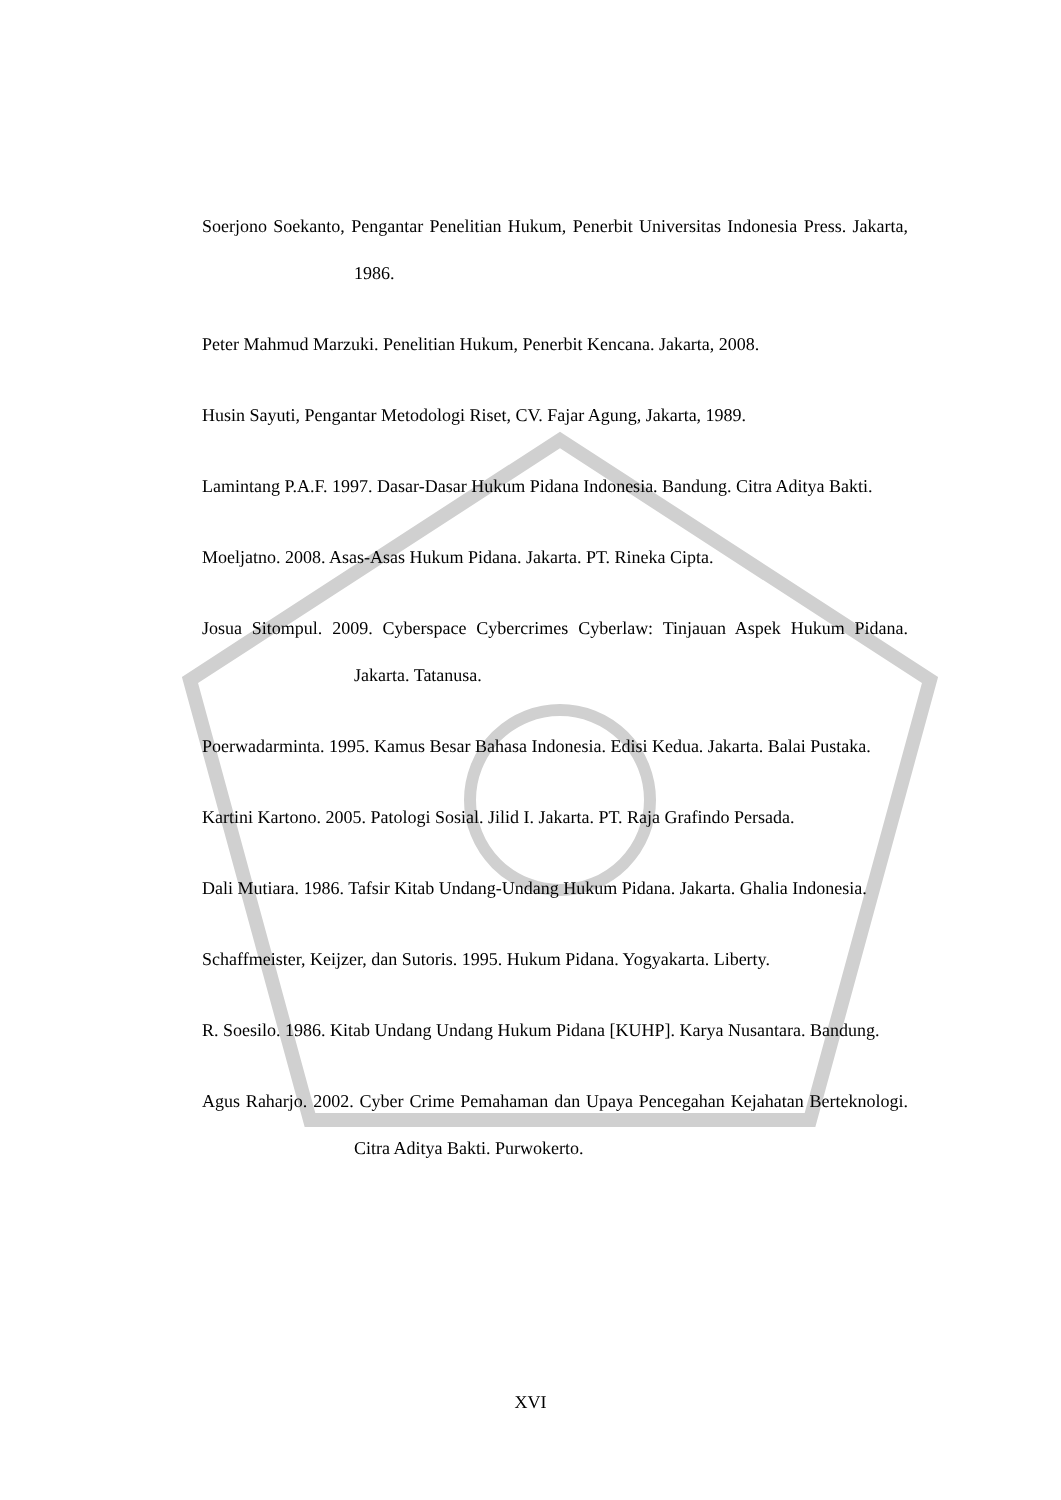Soerjono Soekanto, Pengantar Penelitian Hukum, Penerbit Universitas Indonesia Press. Jakarta, 1986.
Peter Mahmud Marzuki. Penelitian Hukum, Penerbit Kencana. Jakarta, 2008.
Husin Sayuti, Pengantar Metodologi Riset, CV. Fajar Agung, Jakarta, 1989.
Lamintang P.A.F. 1997. Dasar-Dasar Hukum Pidana Indonesia. Bandung. Citra Aditya Bakti.
Moeljatno. 2008. Asas-Asas Hukum Pidana. Jakarta. PT. Rineka Cipta.
Josua Sitompul. 2009. Cyberspace Cybercrimes Cyberlaw: Tinjauan Aspek Hukum Pidana. Jakarta. Tatanusa.
Poerwadarminta. 1995. Kamus Besar Bahasa Indonesia. Edisi Kedua. Jakarta. Balai Pustaka.
Kartini Kartono. 2005. Patologi Sosial. Jilid I. Jakarta. PT. Raja Grafindo Persada.
Dali Mutiara. 1986. Tafsir Kitab Undang-Undang Hukum Pidana. Jakarta. Ghalia Indonesia.
Schaffmeister, Keijzer, dan Sutoris. 1995. Hukum Pidana. Yogyakarta. Liberty.
R. Soesilo. 1986. Kitab Undang Undang Hukum Pidana [KUHP]. Karya Nusantara. Bandung.
Agus Raharjo. 2002. Cyber Crime Pemahaman dan Upaya Pencegahan Kejahatan Berteknologi. Citra Aditya Bakti. Purwokerto.
XVI